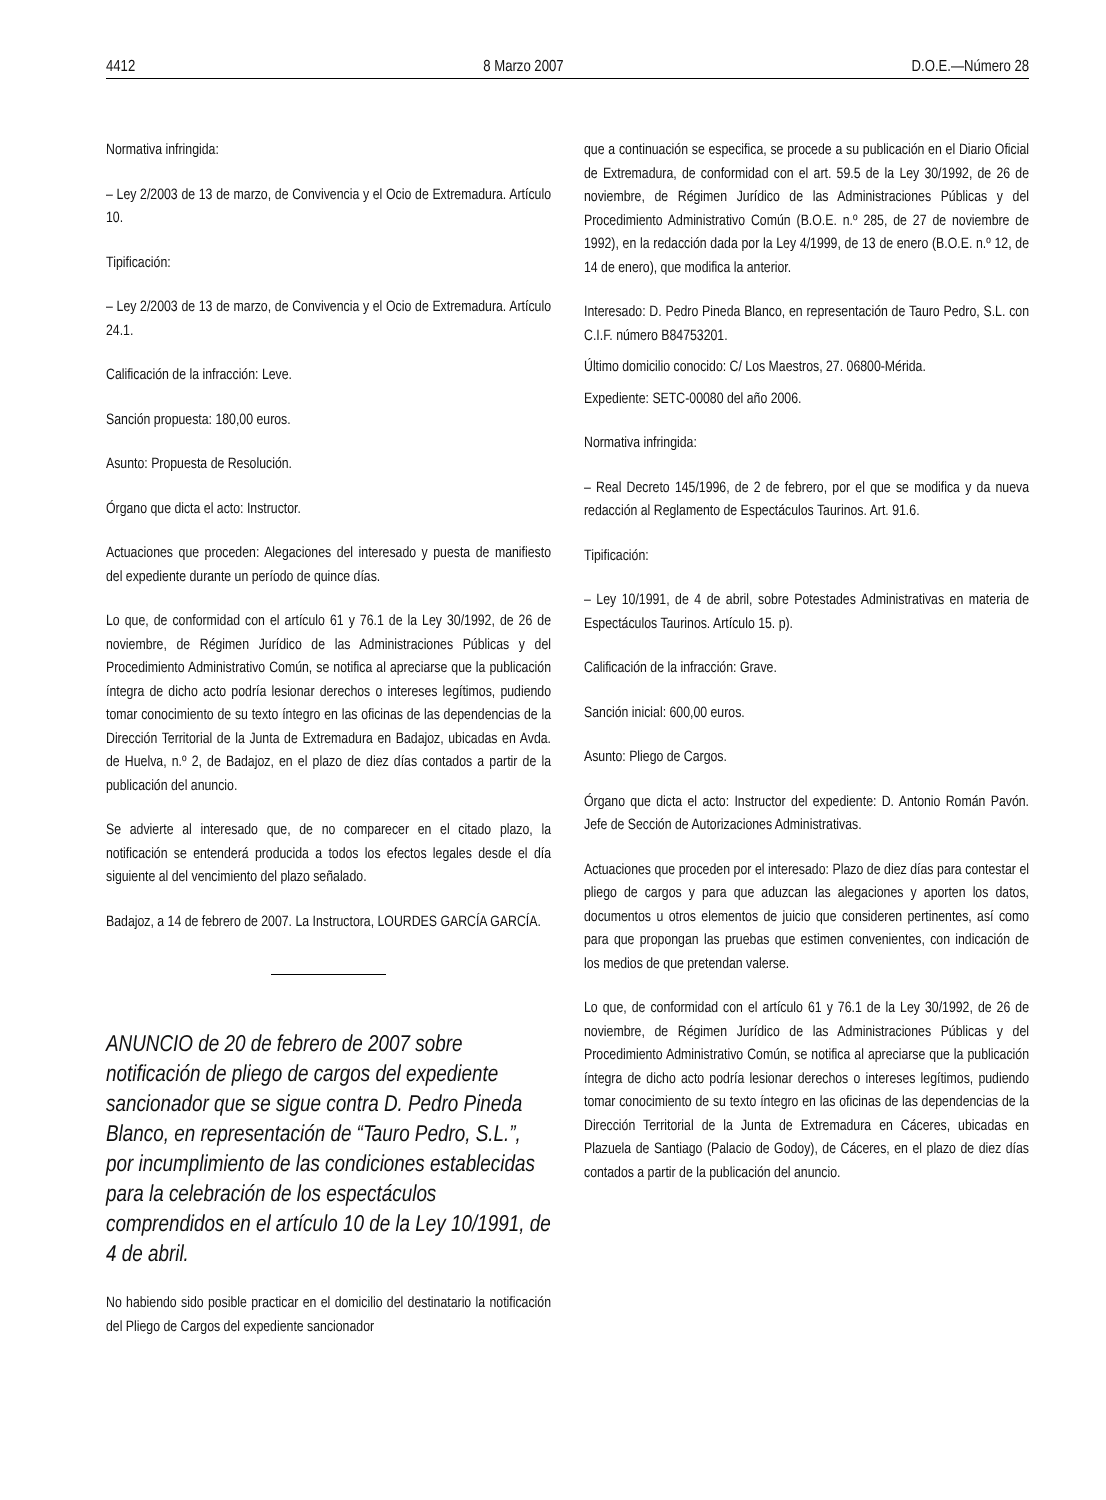4412 8 Marzo 2007 D.O.E.—Número 28
Normativa infringida:
– Ley 2/2003 de 13 de marzo, de Convivencia y el Ocio de Extremadura. Artículo 10.
Tipificación:
– Ley 2/2003 de 13 de marzo, de Convivencia y el Ocio de Extremadura. Artículo 24.1.
Calificación de la infracción: Leve.
Sanción propuesta: 180,00 euros.
Asunto: Propuesta de Resolución.
Órgano que dicta el acto: Instructor.
Actuaciones que proceden: Alegaciones del interesado y puesta de manifiesto del expediente durante un período de quince días.
Lo que, de conformidad con el artículo 61 y 76.1 de la Ley 30/1992, de 26 de noviembre, de Régimen Jurídico de las Administraciones Públicas y del Procedimiento Administrativo Común, se notifica al apreciarse que la publicación íntegra de dicho acto podría lesionar derechos o intereses legítimos, pudiendo tomar conocimiento de su texto íntegro en las oficinas de las dependencias de la Dirección Territorial de la Junta de Extremadura en Badajoz, ubicadas en Avda. de Huelva, n.º 2, de Badajoz, en el plazo de diez días contados a partir de la publicación del anuncio.
Se advierte al interesado que, de no comparecer en el citado plazo, la notificación se entenderá producida a todos los efectos legales desde el día siguiente al del vencimiento del plazo señalado.
Badajoz, a 14 de febrero de 2007. La Instructora, LOURDES GARCÍA GARCÍA.
ANUNCIO de 20 de febrero de 2007 sobre notificación de pliego de cargos del expediente sancionador que se sigue contra D. Pedro Pineda Blanco, en representación de “Tauro Pedro, S.L.”, por incumplimiento de las condiciones establecidas para la celebración de los espectáculos comprendidos en el artículo 10 de la Ley 10/1991, de 4 de abril.
No habiendo sido posible practicar en el domicilio del destinatario la notificación del Pliego de Cargos del expediente sancionador
que a continuación se especifica, se procede a su publicación en el Diario Oficial de Extremadura, de conformidad con el art. 59.5 de la Ley 30/1992, de 26 de noviembre, de Régimen Jurídico de las Administraciones Públicas y del Procedimiento Administrativo Común (B.O.E. n.º 285, de 27 de noviembre de 1992), en la redacción dada por la Ley 4/1999, de 13 de enero (B.O.E. n.º 12, de 14 de enero), que modifica la anterior.
Interesado: D. Pedro Pineda Blanco, en representación de Tauro Pedro, S.L. con C.I.F. número B84753201.
Último domicilio conocido: C/ Los Maestros, 27. 06800-Mérida.
Expediente: SETC-00080 del año 2006.
Normativa infringida:
– Real Decreto 145/1996, de 2 de febrero, por el que se modifica y da nueva redacción al Reglamento de Espectáculos Taurinos. Art. 91.6.
Tipificación:
– Ley 10/1991, de 4 de abril, sobre Potestades Administrativas en materia de Espectáculos Taurinos. Artículo 15. p).
Calificación de la infracción: Grave.
Sanción inicial: 600,00 euros.
Asunto: Pliego de Cargos.
Órgano que dicta el acto: Instructor del expediente: D. Antonio Román Pavón. Jefe de Sección de Autorizaciones Administrativas.
Actuaciones que proceden por el interesado: Plazo de diez días para contestar el pliego de cargos y para que aduzcan las alegaciones y aporten los datos, documentos u otros elementos de juicio que consideren pertinentes, así como para que propongan las pruebas que estimen convenientes, con indicación de los medios de que pretendan valerse.
Lo que, de conformidad con el artículo 61 y 76.1 de la Ley 30/1992, de 26 de noviembre, de Régimen Jurídico de las Administraciones Públicas y del Procedimiento Administrativo Común, se notifica al apreciarse que la publicación íntegra de dicho acto podría lesionar derechos o intereses legítimos, pudiendo tomar conocimiento de su texto íntegro en las oficinas de las dependencias de la Dirección Territorial de la Junta de Extremadura en Cáceres, ubicadas en Plazuela de Santiago (Palacio de Godoy), de Cáceres, en el plazo de diez días contados a partir de la publicación del anuncio.